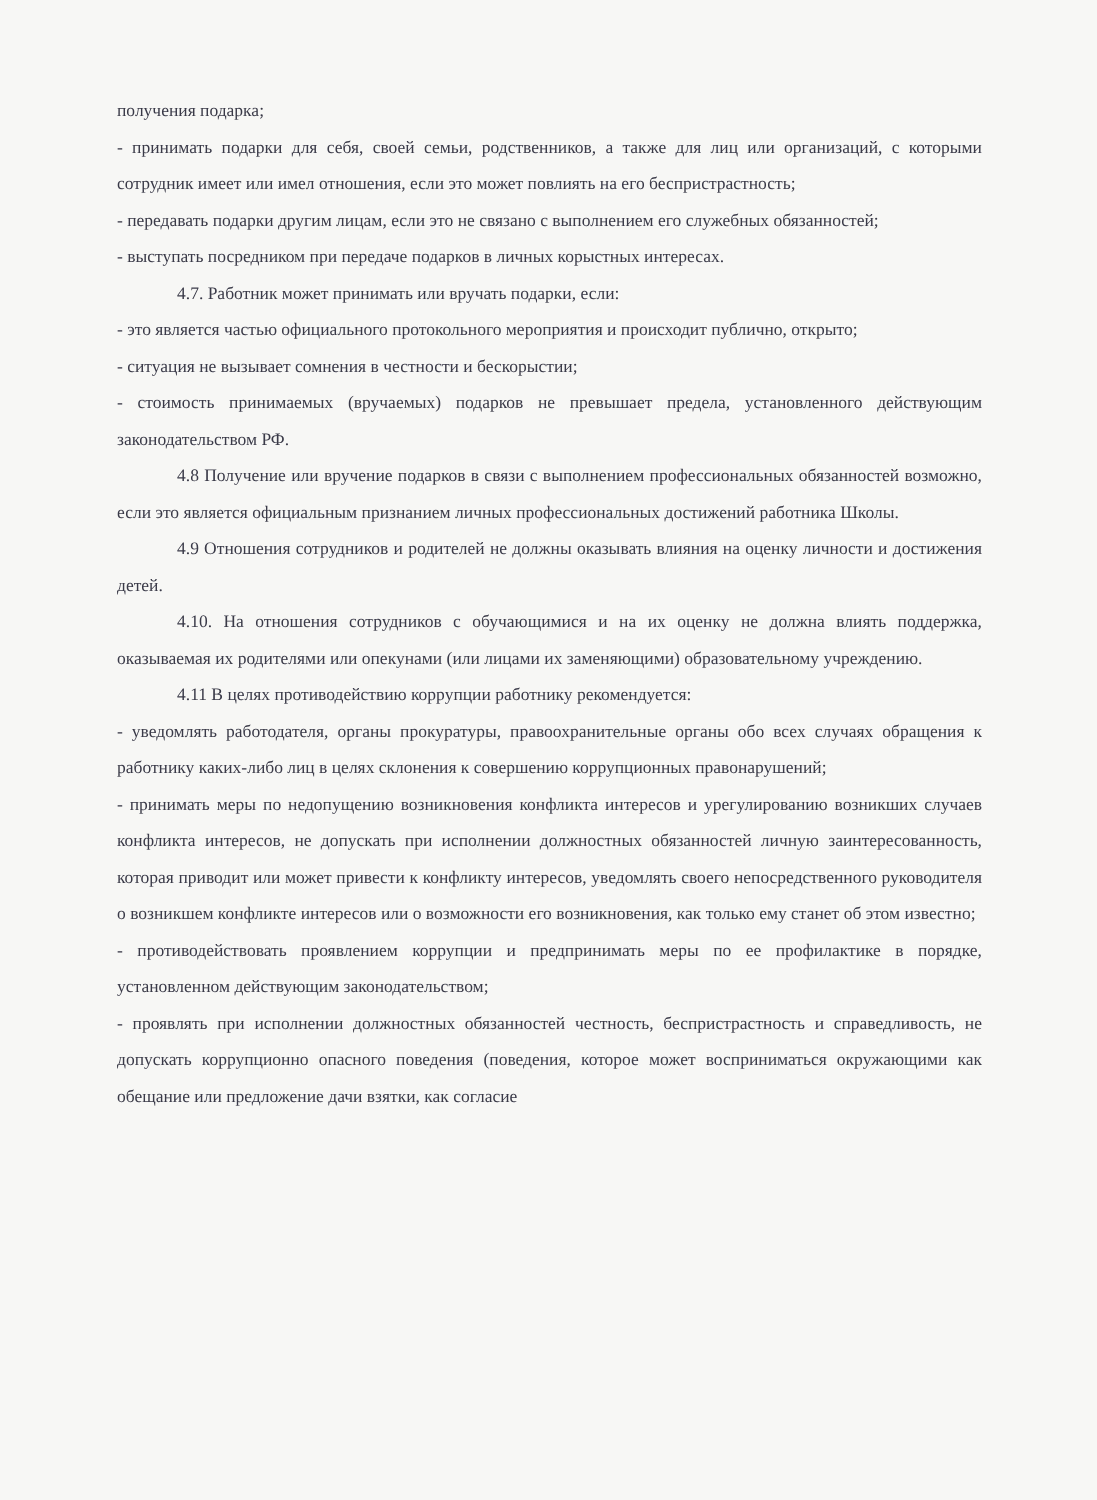получения подарка;
- принимать подарки для себя, своей семьи, родственников, а также для лиц или организаций, с которыми сотрудник имеет или имел отношения, если это может повлиять на его беспристрастность;
- передавать подарки другим лицам, если это не связано с выполнением его служебных обязанностей;
- выступать посредником при передаче подарков в личных корыстных интересах.
4.7. Работник может принимать или вручать подарки, если:
- это является частью официального протокольного мероприятия и происходит публично, открыто;
- ситуация не вызывает сомнения в честности и бескорыстии;
- стоимость принимаемых (вручаемых) подарков не превышает предела, установленного действующим законодательством РФ.
4.8 Получение или вручение подарков в связи с выполнением профессиональных обязанностей возможно, если это является официальным признанием личных профессиональных достижений работника Школы.
4.9 Отношения сотрудников и родителей не должны оказывать влияния на оценку личности и достижения детей.
4.10. На отношения сотрудников с обучающимися и на их оценку не должна влиять поддержка, оказываемая их родителями или опекунами (или лицами их заменяющими) образовательному учреждению.
4.11 В целях противодействию коррупции работнику рекомендуется:
- уведомлять работодателя, органы прокуратуры, правоохранительные органы обо всех случаях обращения к работнику каких-либо лиц в целях склонения к совершению коррупционных правонарушений;
- принимать меры по недопущению возникновения конфликта интересов и урегулированию возникших случаев конфликта интересов, не допускать при исполнении должностных обязанностей личную заинтересованность, которая приводит или может привести к конфликту интересов, уведомлять своего непосредственного руководителя о возникшем конфликте интересов или о возможности его возникновения, как только ему станет об этом известно;
- противодействовать проявлением коррупции и предпринимать меры по ее профилактике в порядке, установленном действующим законодательством;
- проявлять при исполнении должностных обязанностей честность, беспристрастность и справедливость, не допускать коррупционно опасного поведения (поведения, которое может восприниматься окружающими как обещание или предложение дачи взятки, как согласие